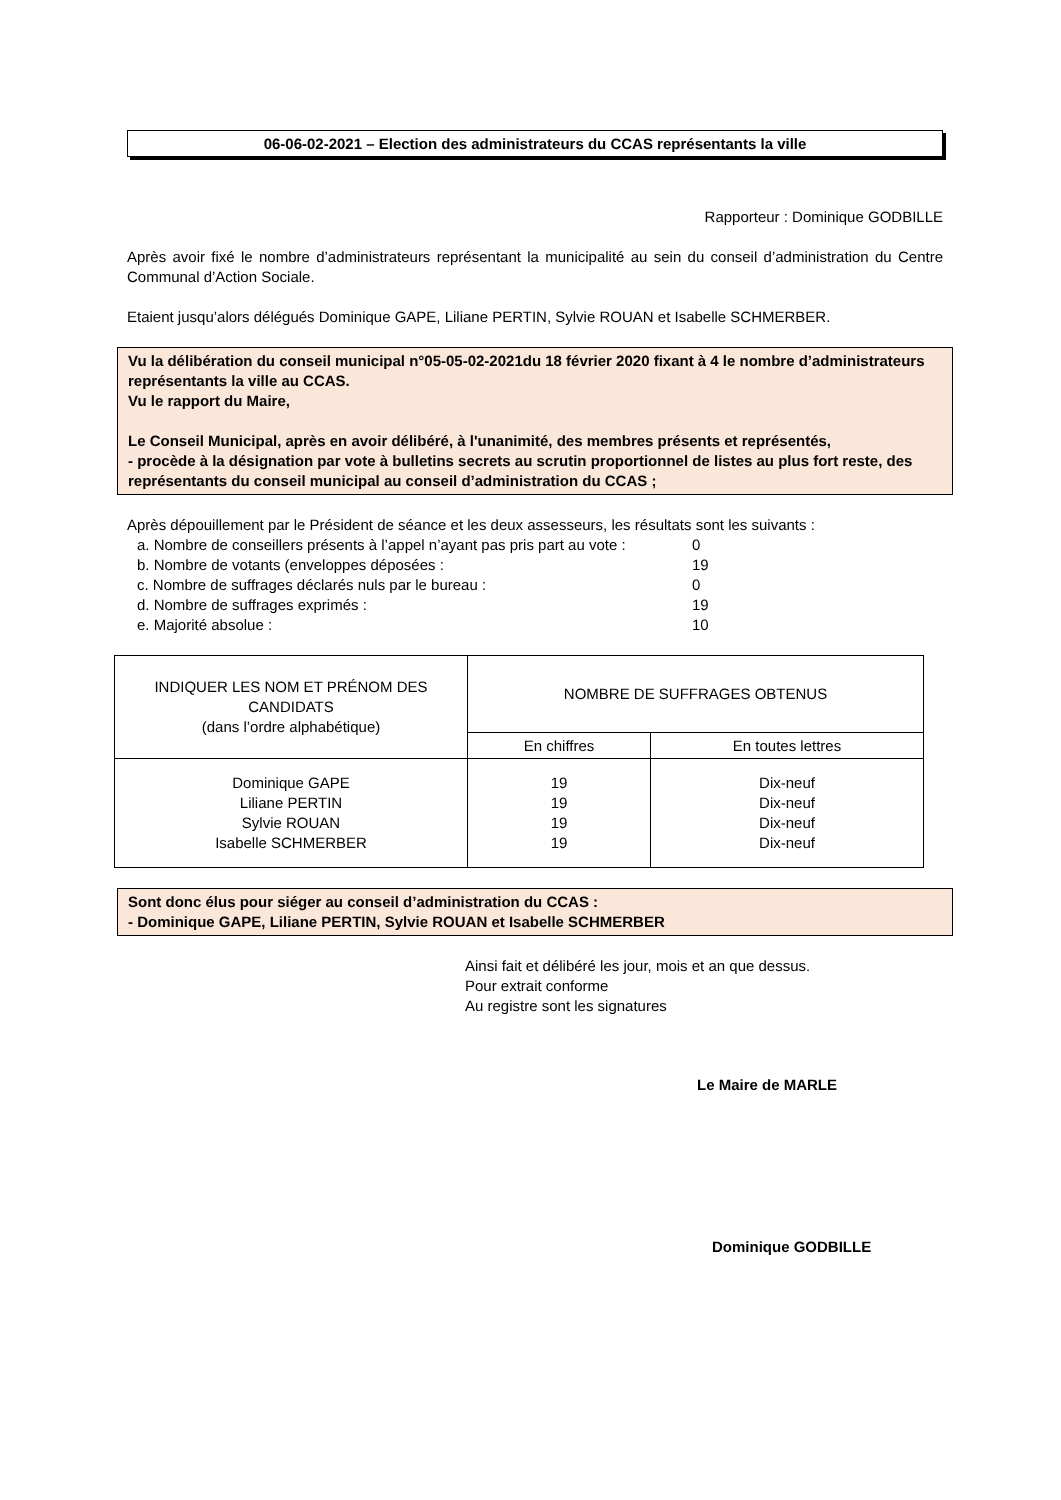06-06-02-2021 – Election des administrateurs du CCAS représentants la ville
Rapporteur : Dominique GODBILLE
Après avoir fixé le nombre d’administrateurs représentant la municipalité au sein du conseil d’administration du Centre Communal d’Action Sociale.
Etaient jusqu’alors délégués Dominique GAPE, Liliane PERTIN, Sylvie ROUAN et Isabelle SCHMERBER.
Vu la délibération du conseil municipal n°05-05-02-2021du 18 février 2020 fixant à 4 le nombre d’administrateurs représentants la ville au CCAS.
Vu le rapport du Maire,
Le Conseil Municipal, après en avoir délibéré, à l'unanimité, des membres présents et représentés,
- procède à la désignation par vote à bulletins secrets au scrutin proportionnel de listes au plus fort reste, des représentants du conseil municipal au conseil d’administration du CCAS ;
Après dépouillement par le Président de séance et les deux assesseurs, les résultats sont les suivants :
| a. Nombre de conseillers présents à l’appel n’ayant pas pris part au vote : | 0 |
| b. Nombre de votants (enveloppes déposées : | 19 |
| c. Nombre de suffrages déclarés nuls par le bureau : | 0 |
| d. Nombre de suffrages exprimés : | 19 |
| e. Majorité absolue : | 10 |
| INDIQUER LES NOM ET PRÉNOM DES CANDIDATS (dans l’ordre alphabétique) | NOMBRE DE SUFFRAGES OBTENUS | |
| --- | --- | --- |
| | En chiffres | En toutes lettres |
| Dominique GAPE Liliane PERTIN Sylvie ROUAN Isabelle SCHMERBER | 19 19 19 19 | Dix-neuf Dix-neuf Dix-neuf Dix-neuf |
Sont donc élus pour siéger au conseil d’administration du CCAS :
- Dominique GAPE, Liliane PERTIN, Sylvie ROUAN et Isabelle SCHMERBER
Ainsi fait et délibéré les jour, mois et an que dessus.
Pour extrait conforme
Au registre sont les signatures
Le Maire de MARLE
Dominique GODBILLE